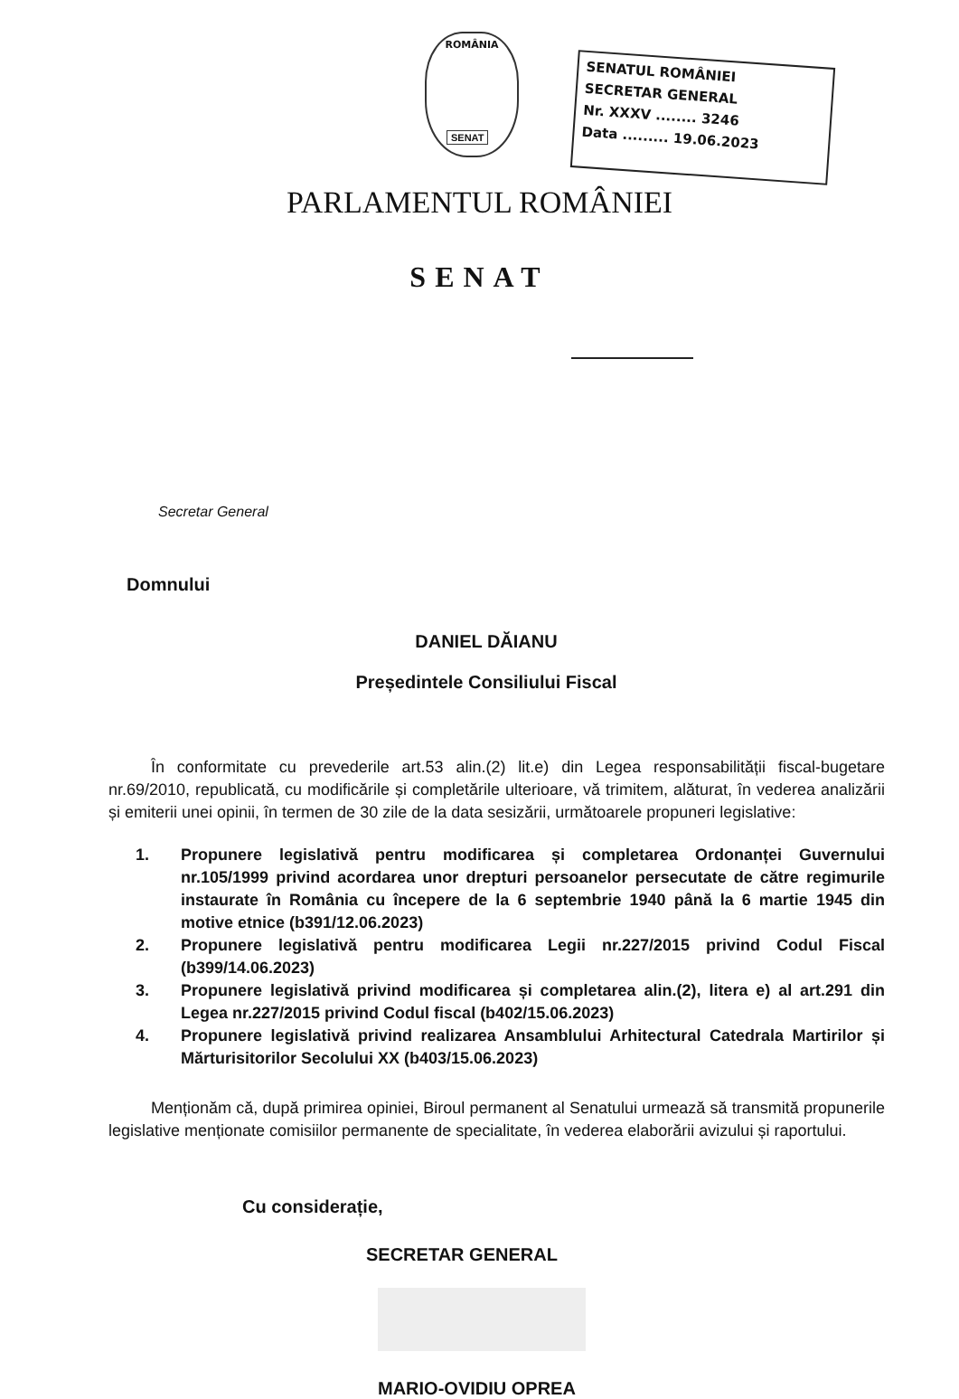ROMÂNIA
SENAT
SENATUL ROMÂNIEI
SECRETAR GENERAL
Nr. XXXV ........ 3246
Data ......... 19.06.2023
PARLAMENTUL ROMÂNIEI
SENAT
Secretar General
Domnului
DANIEL DĂIANU
Președintele Consiliului Fiscal
În conformitate cu prevederile art.53 alin.(2) lit.e) din Legea responsabilității fiscal-bugetare nr.69/2010, republicată, cu modificările și completările ulterioare, vă trimitem, alăturat, în vederea analizării și emiterii unei opinii, în termen de 30 zile de la data sesizării, următoarele propuneri legislative:
1. Propunere legislativă pentru modificarea și completarea Ordonanței Guvernului nr.105/1999 privind acordarea unor drepturi persoanelor persecutate de către regimurile instaurate în România cu începere de la 6 septembrie 1940 până la 6 martie 1945 din motive etnice (b391/12.06.2023)
2. Propunere legislativă pentru modificarea Legii nr.227/2015 privind Codul Fiscal (b399/14.06.2023)
3. Propunere legislativă privind modificarea și completarea alin.(2), litera e) al art.291 din Legea nr.227/2015 privind Codul fiscal (b402/15.06.2023)
4. Propunere legislativă privind realizarea Ansamblului Arhitectural Catedrala Martirilor și Mărturisitorilor Secolului XX (b403/15.06.2023)
Menționăm că, după primirea opiniei, Biroul permanent al Senatului urmează să transmită propunerile legislative menționate comisiilor permanente de specialitate, în vederea elaborării avizului și raportului.
Cu considerație,
SECRETAR GENERAL
MARIO-OVIDIU OPREA